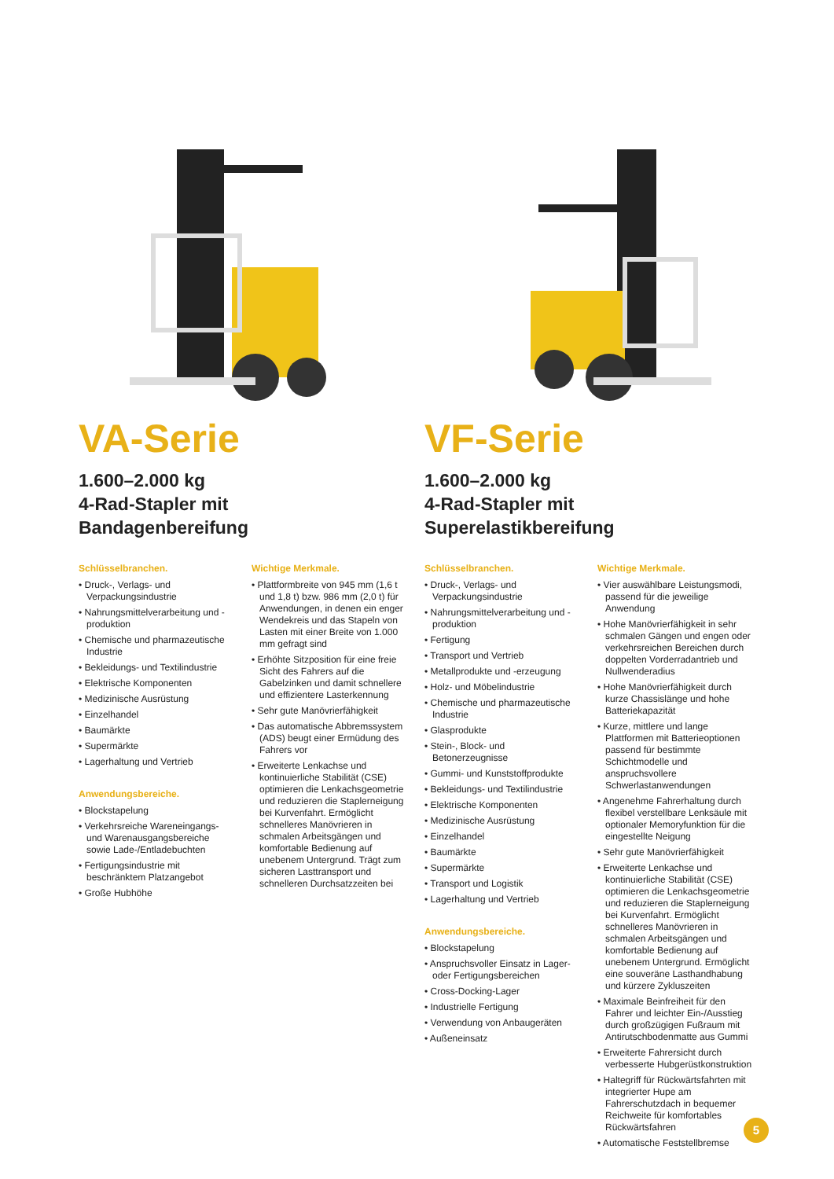VA-Serie
1.600–2.000 kg
4-Rad-Stapler mit
Bandagenbereifung
Schlüsselbranchen.
• Druck-, Verlags- und Verpackungsindustrie
• Nahrungsmittelverarbeitung und -produktion
• Chemische und pharmazeutische Industrie
• Bekleidungs- und Textilindustrie
• Elektrische Komponenten
• Medizinische Ausrüstung
• Einzelhandel
• Baumärkte
• Supermärkte
• Lagerhaltung und Vertrieb
Anwendungsbereiche.
• Blockstapelung
• Verkehrsreiche Wareneingangs- und Warenausgangsbereiche sowie Lade-/Entladebuchten
• Fertigungsindustrie mit beschränktem Platzangebot
• Große Hubhöhe
Wichtige Merkmale.
• Plattformbreite von 945 mm (1,6 t und 1,8 t) bzw. 986 mm (2,0 t) für Anwendungen, in denen ein enger Wendekreis und das Stapeln von Lasten mit einer Breite von 1.000 mm gefragt sind
• Erhöhte Sitzposition für eine freie Sicht des Fahrers auf die Gabelzinken und damit schnellere und effizientere Lasterkennung
• Sehr gute Manövrierfähigkeit
• Das automatische Abbremssystem (ADS) beugt einer Ermüdung des Fahrers vor
• Erweiterte Lenkachse und kontinuierliche Stabilität (CSE) optimieren die Lenkachsgeometrie und reduzieren die Staplerneigung bei Kurvenfahrt. Ermöglicht schnelleres Manövrieren in schmalen Arbeitsgängen und komfortable Bedienung auf unebenem Untergrund. Trägt zum sicheren Lasttransport und schnelleren Durchsatzzeiten bei
VF-Serie
1.600–2.000 kg
4-Rad-Stapler mit
Superelastikbereifung
Schlüsselbranchen.
• Druck-, Verlags- und Verpackungsindustrie
• Nahrungsmittelverarbeitung und -produktion
• Fertigung
• Transport und Vertrieb
• Metallprodukte und -erzeugung
• Holz- und Möbelindustrie
• Chemische und pharmazeutische Industrie
• Glasprodukte
• Stein-, Block- und Betonerzeugnisse
• Gummi- und Kunststoffprodukte
• Bekleidungs- und Textilindustrie
• Elektrische Komponenten
• Medizinische Ausrüstung
• Einzelhandel
• Baumärkte
• Supermärkte
• Transport und Logistik
• Lagerhaltung und Vertrieb
Anwendungsbereiche.
• Blockstapelung
• Anspruchsvoller Einsatz in Lager- oder Fertigungsbereichen
• Cross-Docking-Lager
• Industrielle Fertigung
• Verwendung von Anbaugeräten
• Außeneinsatz
Wichtige Merkmale.
• Vier auswählbare Leistungsmodi, passend für die jeweilige Anwendung
• Hohe Manövrierfähigkeit in sehr schmalen Gängen und engen oder verkehrsreichen Bereichen durch doppelten Vorderradantrieb und Nullwenderadius
• Hohe Manövrierfähigkeit durch kurze Chassislänge und hohe Batteriekapazität
• Kurze, mittlere und lange Plattformen mit Batterieoptionen passend für bestimmte Schichtmodelle und anspruchsvollere Schwerlastanwendungen
• Angenehme Fahrerhaltung durch flexibel verstellbare Lenksäule mit optionaler Memoryfunktion für die eingestellte Neigung
• Sehr gute Manövrierfähigkeit
• Erweiterte Lenkachse und kontinuierliche Stabilität (CSE) optimieren die Lenkachsgeometrie und reduzieren die Staplerneigung bei Kurvenfahrt. Ermöglicht schnelleres Manövrieren in schmalen Arbeitsgängen und komfortable Bedienung auf unebenem Untergrund. Ermöglicht eine souveräne Lasthandhabung und kürzere Zykluszeiten
• Maximale Beinfreiheit für den Fahrer und leichter Ein-/Ausstieg durch großzügigen Fußraum mit Antirutschbodenmatte aus Gummi
• Erweiterte Fahrersicht durch verbesserte Hubgerüstkonstruktion
• Haltegriff für Rückwärtsfahrten mit integrierter Hupe am Fahrerschutzdach in bequemer Reichweite für komfortables Rückwärtsfahren
• Automatische Feststellbremse
5